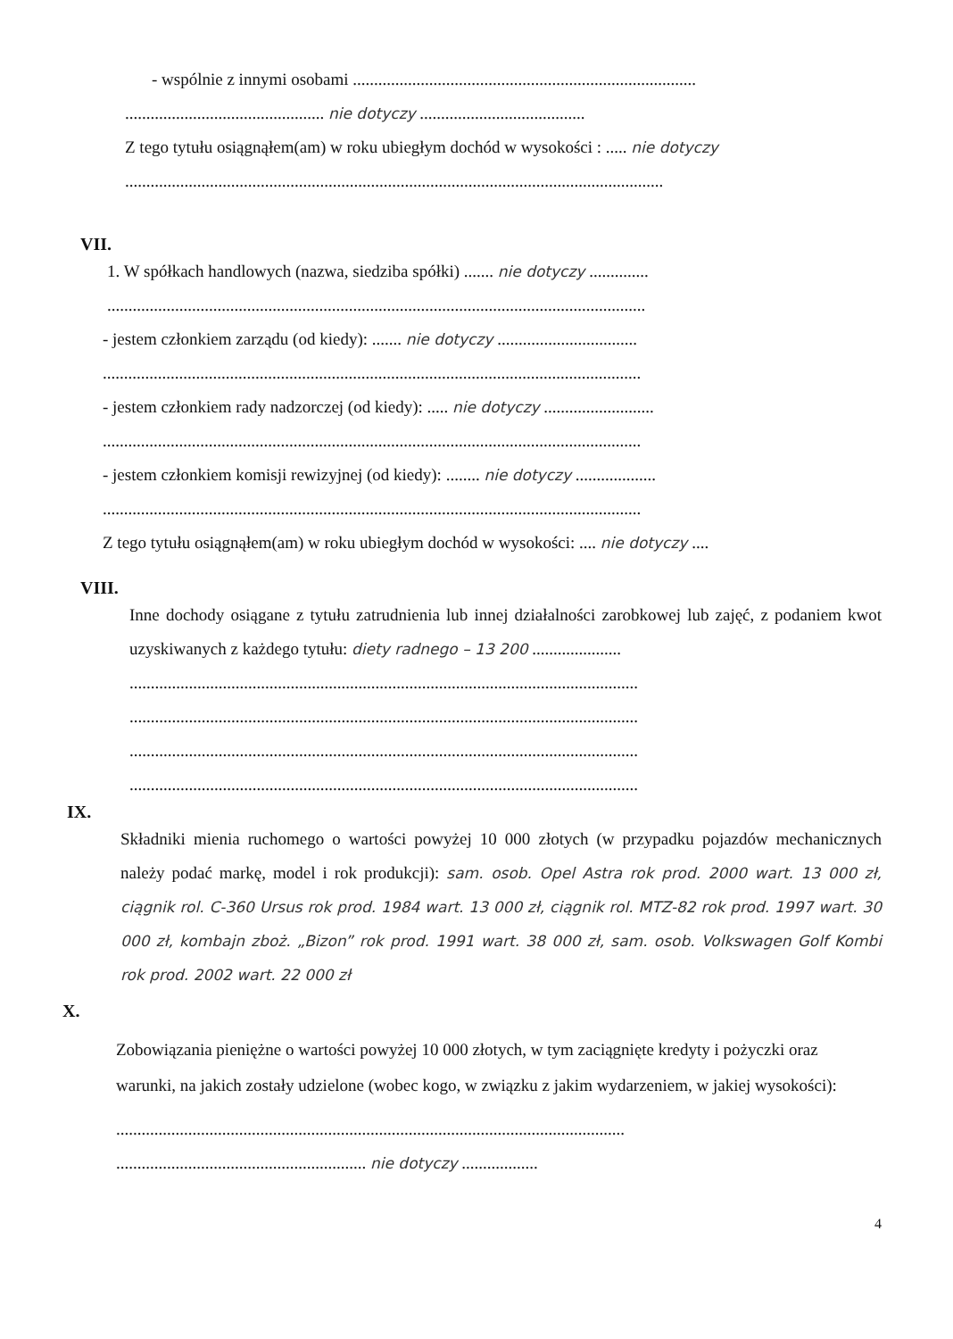- wspólnie z innymi osobami .................................................................................
............................................... nie dotyczy .......................................
Z tego tytułu osiągnąłem(am) w roku ubiegłym dochód w wysokości : ..... nie dotyczy
...............................................................................................................................
VII.
1. W spółkach handlowych (nazwa, siedziba spółki) ....... nie dotyczy ..............
...............................................................................................................................
- jestem członkiem zarządu (od kiedy): ....... nie dotyczy .................................
...............................................................................................................................
- jestem członkiem rady nadzorczej (od kiedy): ..... nie dotyczy ..........................
...............................................................................................................................
- jestem członkiem komisji rewizyjnej (od kiedy): ........ nie dotyczy ...................
...............................................................................................................................
Z tego tytułu osiągnąłem(am) w roku ubiegłym dochód w wysokości: .... nie dotyczy ....
VIII.
Inne dochody osiągane z tytułu zatrudnienia lub innej działalności zarobkowej lub zajęć, z podaniem kwot uzyskiwanych z każdego tytułu: diety radnego – 13 200 .....................
........................................................................................................................
........................................................................................................................
........................................................................................................................
........................................................................................................................
IX.
Składniki mienia ruchomego o wartości powyżej 10 000 złotych (w przypadku pojazdów mechanicznych należy podać markę, model i rok produkcji): sam. osob. Opel Astra rok prod. 2000 wart. 13 000 zł, ciągnik rol. C-360 Ursus rok prod. 1984 wart. 13 000 zł, ciągnik rol. MTZ-82 rok prod. 1997 wart. 30 000 zł, kombajn zboż. „Bizon” rok prod. 1991 wart. 38 000 zł, sam. osob. Volkswagen Golf Kombi rok prod. 2002 wart. 22 000 zł
X.
Zobowiązania pieniężne o wartości powyżej 10 000 złotych, w tym zaciągnięte kredyty i pożyczki oraz warunki, na jakich zostały udzielone (wobec kogo, w związku z jakim wydarzeniem, w jakiej wysokości):
........................................................................................................................
........................................................... nie dotyczy ..................
4